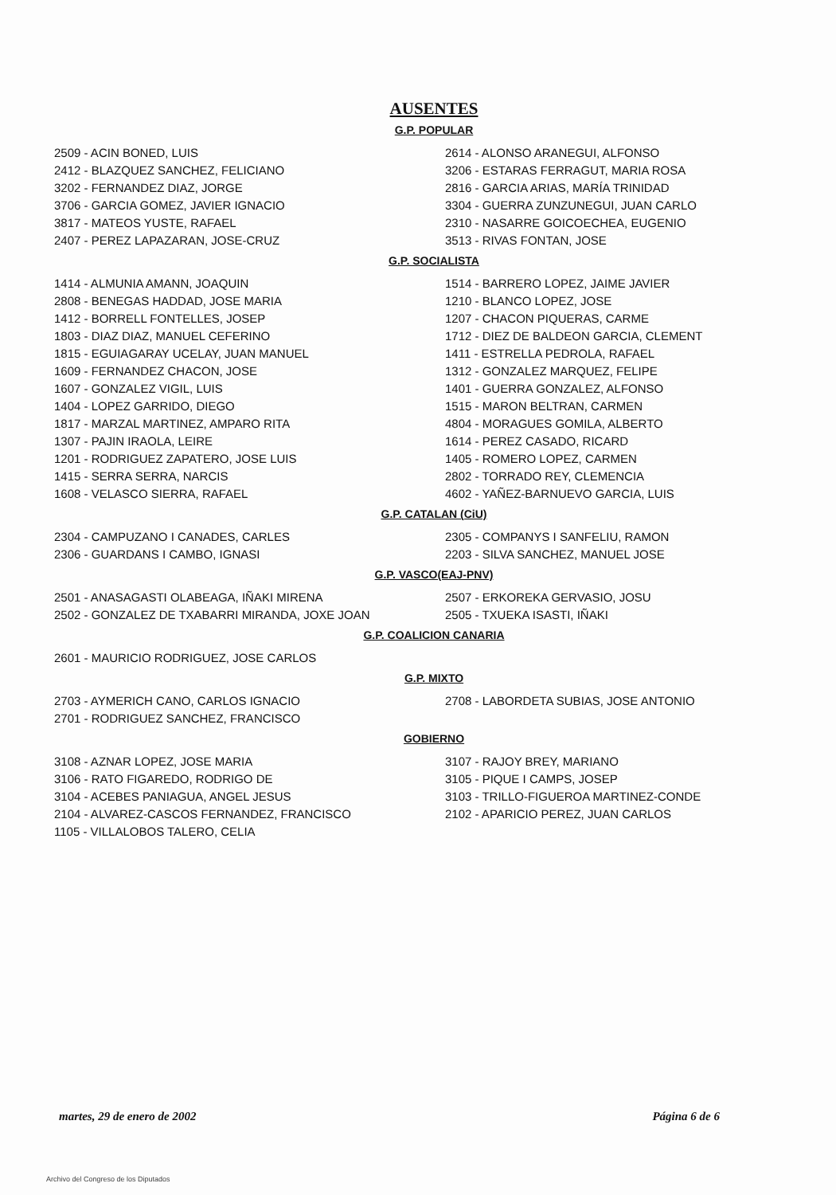AUSENTES
G.P. POPULAR
2509 - ACIN BONED, LUIS
2412 - BLAZQUEZ SANCHEZ, FELICIANO
3202 - FERNANDEZ DIAZ, JORGE
3706 - GARCIA GOMEZ, JAVIER IGNACIO
3817 - MATEOS YUSTE, RAFAEL
2407 - PEREZ LAPAZARAN, JOSE-CRUZ
2614 - ALONSO ARANEGUI, ALFONSO
3206 - ESTARAS FERRAGUT, MARIA ROSA
2816 - GARCIA ARIAS, MARÍA TRINIDAD
3304 - GUERRA ZUNZUNEGUI, JUAN CARLO
2310 - NASARRE GOICOECHEA, EUGENIO
3513 - RIVAS FONTAN, JOSE
G.P. SOCIALISTA
1414 - ALMUNIA AMANN, JOAQUIN
2808 - BENEGAS HADDAD, JOSE MARIA
1412 - BORRELL FONTELLES, JOSEP
1803 - DIAZ DIAZ, MANUEL CEFERINO
1815 - EGUIAGARAY UCELAY, JUAN MANUEL
1609 - FERNANDEZ CHACON, JOSE
1607 - GONZALEZ VIGIL, LUIS
1404 - LOPEZ GARRIDO, DIEGO
1817 - MARZAL MARTINEZ, AMPARO RITA
1307 - PAJIN IRAOLA, LEIRE
1201 - RODRIGUEZ ZAPATERO, JOSE LUIS
1415 - SERRA SERRA, NARCIS
1608 - VELASCO SIERRA, RAFAEL
1514 - BARRERO LOPEZ, JAIME JAVIER
1210 - BLANCO LOPEZ, JOSE
1207 - CHACON PIQUERAS, CARME
1712 - DIEZ DE BALDEON GARCIA, CLEMENT
1411 - ESTRELLA PEDROLA, RAFAEL
1312 - GONZALEZ MARQUEZ, FELIPE
1401 - GUERRA GONZALEZ, ALFONSO
1515 - MARON BELTRAN, CARMEN
4804 - MORAGUES GOMILA, ALBERTO
1614 - PEREZ CASADO, RICARD
1405 - ROMERO LOPEZ, CARMEN
2802 - TORRADO REY, CLEMENCIA
4602 - YAÑEZ-BARNUEVO GARCIA, LUIS
G.P. CATALAN (CiU)
2304 - CAMPUZANO I CANADES, CARLES
2306 - GUARDANS I CAMBO, IGNASI
2305 - COMPANYS I SANFELIU, RAMON
2203 - SILVA SANCHEZ, MANUEL JOSE
G.P. VASCO(EAJ-PNV)
2501 - ANASAGASTI OLABEAGA, IÑAKI MIRENA
2502 - GONZALEZ DE TXABARRI MIRANDA, JOXE JOAN
2507 - ERKOREKA GERVASIO, JOSU
2505 - TXUEKA ISASTI, IÑAKI
G.P. COALICION CANARIA
2601 - MAURICIO RODRIGUEZ, JOSE CARLOS
G.P. MIXTO
2703 - AYMERICH CANO, CARLOS IGNACIO
2701 - RODRIGUEZ SANCHEZ, FRANCISCO
2708 - LABORDETA SUBIAS, JOSE ANTONIO
GOBIERNO
3108 - AZNAR LOPEZ, JOSE MARIA
3106 - RATO FIGAREDO, RODRIGO DE
3104 - ACEBES PANIAGUA, ANGEL JESUS
2104 - ALVAREZ-CASCOS FERNANDEZ, FRANCISCO
1105 - VILLALOBOS TALERO, CELIA
3107 - RAJOY BREY, MARIANO
3105 - PIQUE I CAMPS, JOSEP
3103 - TRILLO-FIGUEROA MARTINEZ-CONDE
2102 - APARICIO PEREZ, JUAN CARLOS
martes, 29 de enero de 2002 Página 6 de 6
Archivo del Congreso de los Diputados